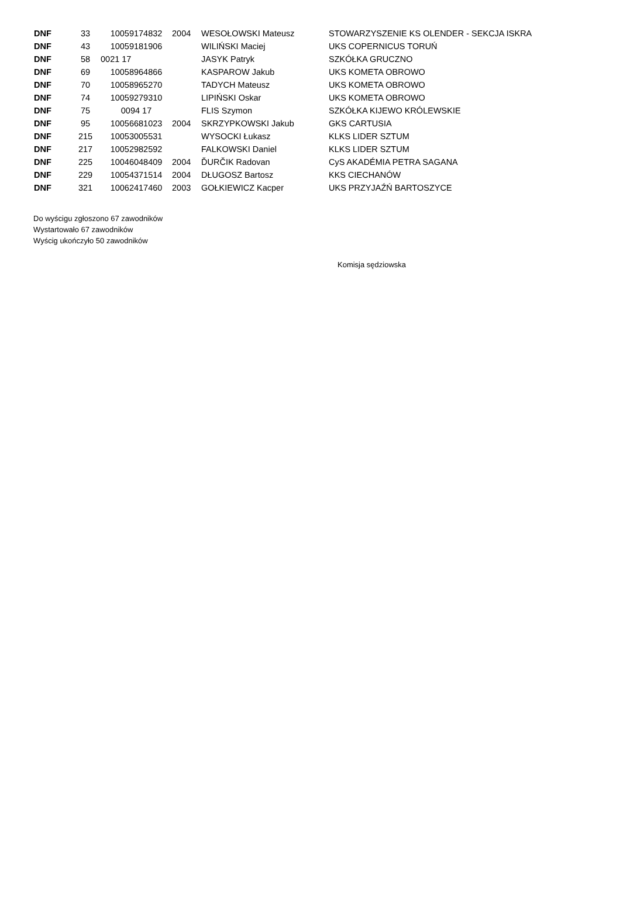| DNF | 33 | 10059174832 | 2004 | WESOŁOWSKI Mateusz | STOWARZYSZENIE KS OLENDER - SEKCJA ISKRA |
| DNF | 43 | 10059181906 | | WILIŃSKI Maciej | UKS COPERNICUS TORUŃ |
| DNF | 58 | 0021 17 | | JASYK Patryk | SZKÓŁKA GRUCZNO |
| DNF | 69 | 10058964866 | | KASPAROW Jakub | UKS KOMETA OBROWO |
| DNF | 70 | 10058965270 | | TADYCH Mateusz | UKS KOMETA OBROWO |
| DNF | 74 | 10059279310 | | LIPIŃSKI Oskar | UKS KOMETA OBROWO |
| DNF | 75 | 0094 17 | | FLIS Szymon | SZKÓŁKA KIJEWO KRÓLEWSKIE |
| DNF | 95 | 10056681023 | 2004 | SKRZYPKOWSKI Jakub | GKS CARTUSIA |
| DNF | 215 | 10053005531 | | WYSOCKI Łukasz | KLKS LIDER SZTUM |
| DNF | 217 | 10052982592 | | FALKOWSKI Daniel | KLKS LIDER SZTUM |
| DNF | 225 | 10046048409 | 2004 | ĎURČIK Radovan | CyS AKADÉMIA PETRA SAGANA |
| DNF | 229 | 10054371514 | 2004 | DŁUGOSZ Bartosz | KKS CIECHANÓW |
| DNF | 321 | 10062417460 | 2003 | GOŁKIEWICZ Kacper | UKS PRZYJAŹŃ BARTOSZYCE |
Do wyścigu zgłoszono 67 zawodników
Wystartowało 67 zawodników
Wyścig ukończyło 50 zawodników
Komisja sędziowska